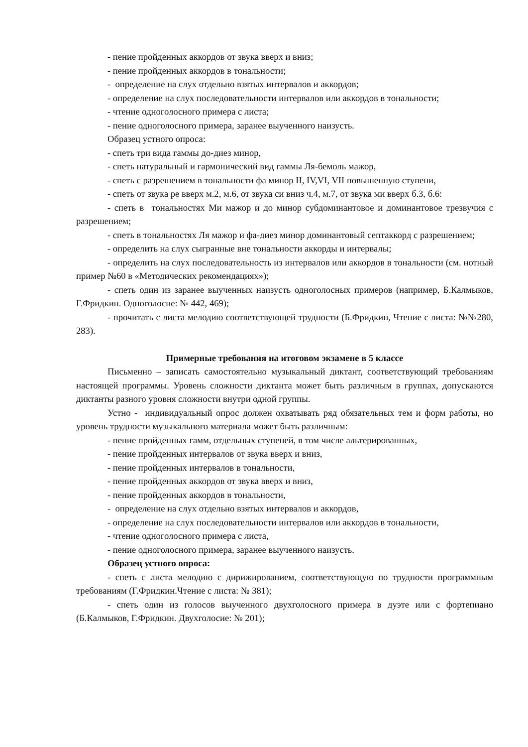- пение пройденных аккордов от звука вверх и вниз;
- пение пройденных аккордов в тональности;
- определение на слух отдельно взятых интервалов и аккордов;
- определение на слух последовательности интервалов или аккордов в тональности;
- чтение одноголосного примера с листа;
- пение одноголосного примера, заранее выученного наизусть.
Образец устного опроса:
- спеть три вида гаммы до-диез минор,
- спеть натуральный и гармонический вид гаммы Ля-бемоль мажор,
- спеть с разрешением в тональности фа минор II, IV,VI, VII повышенную ступени,
- спеть от звука ре вверх м.2, м.6, от звука си вниз ч.4, м.7, от звука ми вверх б.3, б.6:
- спеть в тональностях Ми мажор и до минор субдоминантовое и доминантовое трезвучия с разрешением;
- спеть в тональностях Ля мажор и фа-диез минор доминантовый септаккорд с разрешением;
- определить на слух сыгранные вне тональности аккорды и интервалы;
- определить на слух последовательность из интервалов или аккордов в тональности (см. нотный пример №60 в «Методических рекомендациях»);
- спеть один из заранее выученных наизусть одноголосных примеров (например, Б.Калмыков, Г.Фридкин. Одноголосие: № 442, 469);
- прочитать с листа мелодию соответствующей трудности (Б.Фридкин, Чтение с листа: №№280, 283).
Примерные требования на итоговом экзамене в 5 классе
Письменно – записать самостоятельно музыкальный диктант, соответствующий требованиям настоящей программы. Уровень сложности диктанта может быть различным в группах, допускаются диктанты разного уровня сложности внутри одной группы.
Устно - индивидуальный опрос должен охватывать ряд обязательных тем и форм работы, но уровень трудности музыкального материала может быть различным:
- пение пройденных гамм, отдельных ступеней, в том числе альтерированных,
- пение пройденных интервалов от звука вверх и вниз,
- пение пройденных интервалов в тональности,
- пение пройденных аккордов от звука вверх и вниз,
- пение пройденных аккордов в тональности,
- определение на слух отдельно взятых интервалов и аккордов,
- определение на слух последовательности интервалов или аккордов в тональности,
- чтение одноголосного примера с листа,
- пение одноголосного примера, заранее выученного наизусть.
Образец устного опроса:
- спеть с листа мелодию с дирижированием, соответствующую по трудности программным требованиям (Г.Фридкин.Чтение с листа: № 381);
- спеть один из голосов выученного двухголосного примера в дуэте или с фортепиано (Б.Калмыков, Г.Фридкин. Двухголосие: № 201);